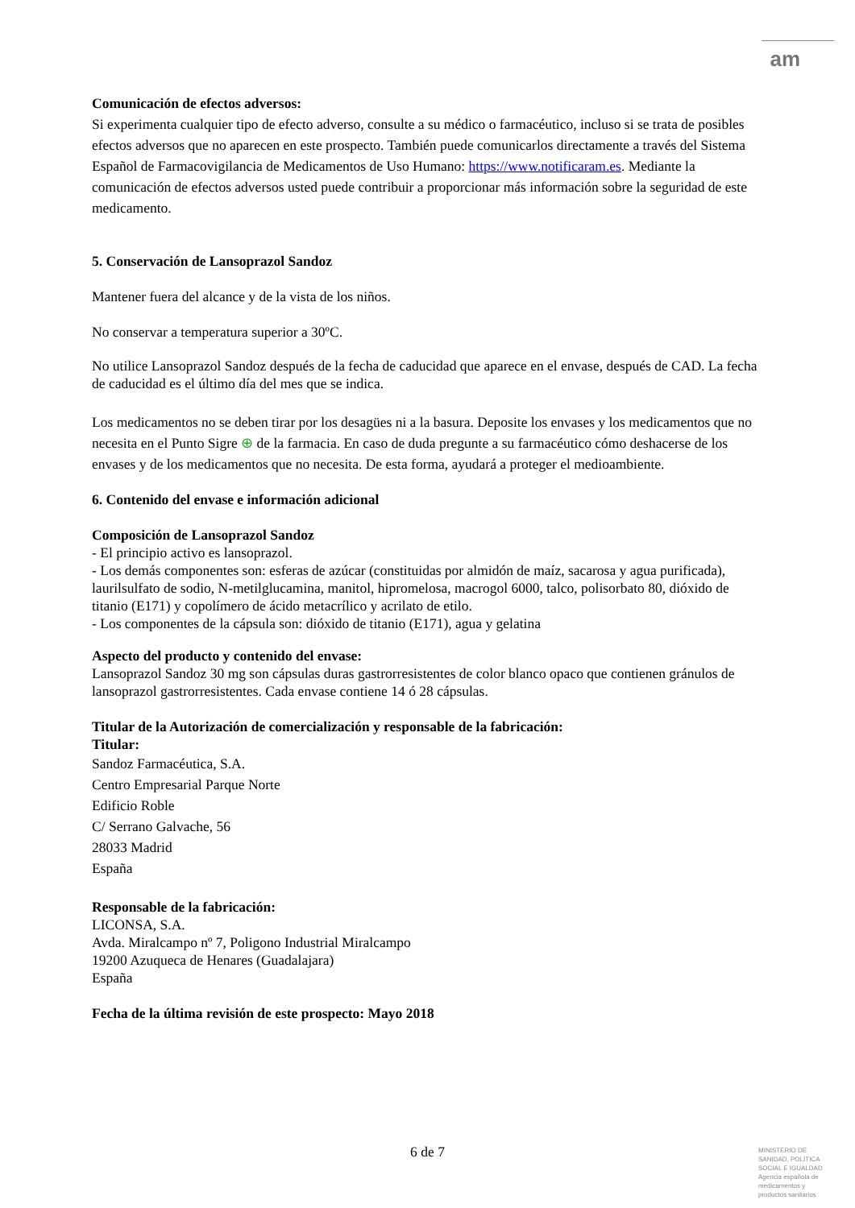am
Comunicación de efectos adversos:
Si experimenta cualquier tipo de efecto adverso, consulte a su médico o farmacéutico, incluso si se trata de posibles efectos adversos que no aparecen en este prospecto. También puede comunicarlos directamente a través del Sistema Español de Farmacovigilancia de Medicamentos de Uso Humano: https://www.notificaram.es. Mediante la comunicación de efectos adversos usted puede contribuir a proporcionar más información sobre la seguridad de este medicamento.
5. Conservación de Lansoprazol Sandoz
Mantener fuera del alcance y de la vista de los niños.
No conservar a temperatura superior a 30ºC.
No utilice Lansoprazol Sandoz después de la fecha de caducidad que aparece en el envase, después de CAD. La fecha de caducidad es el último día del mes que se indica.
Los medicamentos no se deben tirar por los desagües ni a la basura. Deposite los envases y los medicamentos que no necesita en el Punto Sigre ⊕ de la farmacia. En caso de duda pregunte a su farmacéutico cómo deshacerse de los envases y de los medicamentos que no necesita. De esta forma, ayudará a proteger el medioambiente.
6. Contenido del envase e información adicional
Composición de Lansoprazol Sandoz
- El principio activo es lansoprazol.
- Los demás componentes son: esferas de azúcar (constituidas por almidón de maíz, sacarosa y agua purificada), laurilsulfato de sodio, N-metilglucamina, manitol, hipromelosa, macrogol 6000, talco, polisorbato 80, dióxido de titanio (E171) y copolímero de ácido metacrílico y acrilato de etilo.
- Los componentes de la cápsula son: dióxido de titanio (E171), agua y gelatina
Aspecto del producto y contenido del envase:
Lansoprazol Sandoz 30 mg son cápsulas duras gastrorresistentes de color blanco opaco que contienen gránulos de lansoprazol gastrorresistentes. Cada envase contiene 14 ó 28 cápsulas.
Titular de la Autorización de comercialización y responsable de la fabricación:
Titular:
Sandoz Farmacéutica, S.A.
Centro Empresarial Parque Norte
Edificio Roble
C/ Serrano Galvache, 56
28033 Madrid
España
Responsable de la fabricación:
LICONSA, S.A.
Avda. Miralcampo nº 7, Poligono Industrial Miralcampo
19200 Azuqueca de Henares (Guadalajara)
España
Fecha de la última revisión de este prospecto: Mayo 2018
6 de 7
MINISTERIO DE SANIDAD, POLITICA SOCIAL E IGUALDAD
Agencia española de medicamentos y productos sanitarios